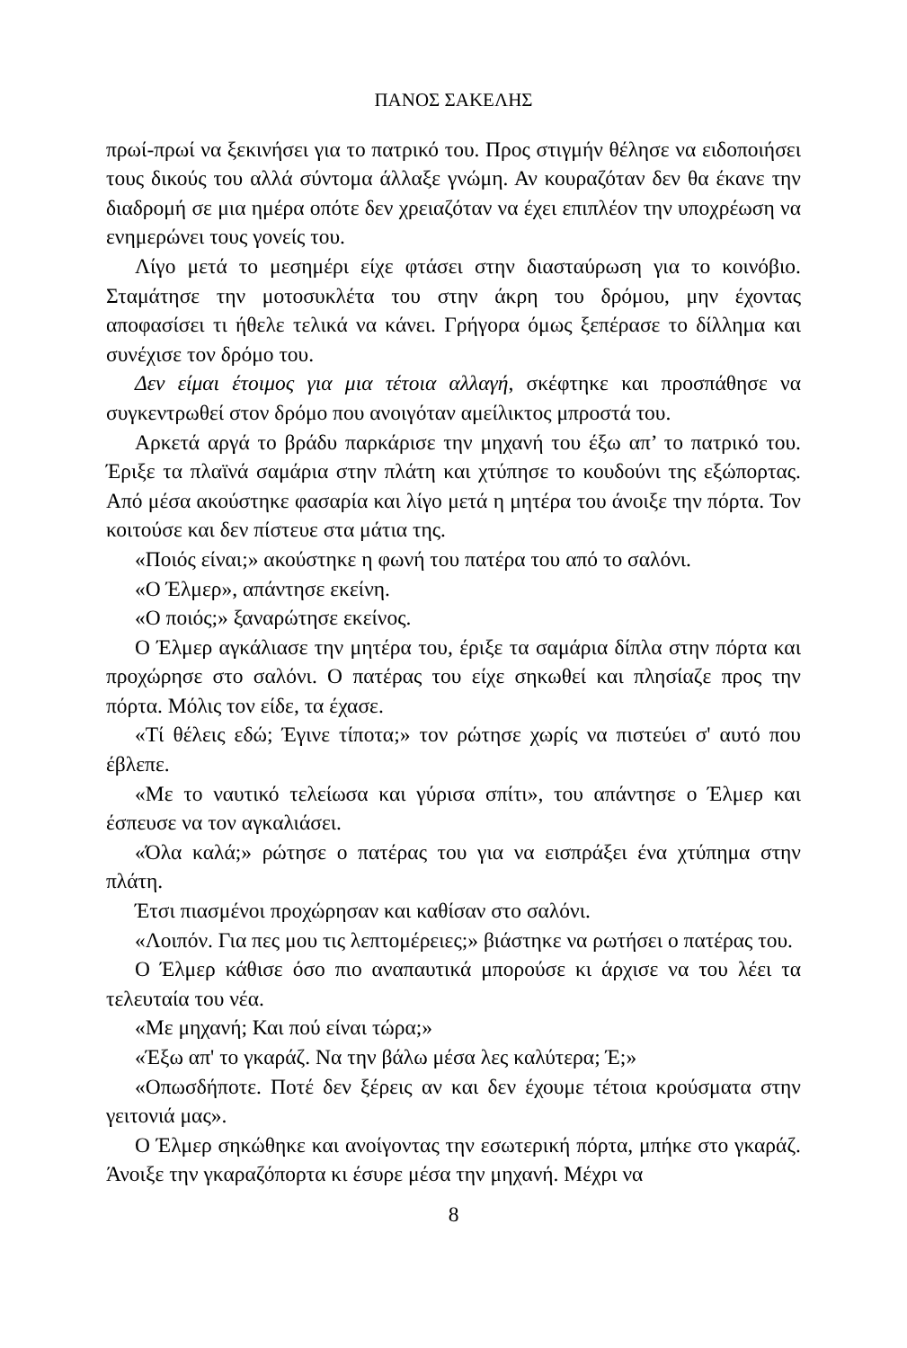ΠΑΝΟΣ ΣΑΚΕΛΗΣ
πρωί-πρωί να ξεκινήσει για το πατρικό του. Προς στιγμήν θέλησε να ειδοποιήσει τους δικούς του αλλά σύντομα άλλαξε γνώμη. Αν κουραζόταν δεν θα έκανε την διαδρομή σε μια ημέρα οπότε δεν χρειαζόταν να έχει επιπλέον την υποχρέωση να ενημερώνει τους γονείς του.
Λίγο μετά το μεσημέρι είχε φτάσει στην διασταύρωση για το κοινόβιο. Σταμάτησε την μοτοσυκλέτα του στην άκρη του δρόμου, μην έχοντας αποφασίσει τι ήθελε τελικά να κάνει. Γρήγορα όμως ξεπέρασε το δίλλημα και συνέχισε τον δρόμο του.
Δεν είμαι έτοιμος για μια τέτοια αλλαγή, σκέφτηκε και προσπάθησε να συγκεντρωθεί στον δρόμο που ανοιγόταν αμείλικτος μπροστά του.
Αρκετά αργά το βράδυ παρκάρισε την μηχανή του έξω απ’ το πατρικό του. Έριξε τα πλαϊνά σαμάρια στην πλάτη και χτύπησε το κουδούνι της εξώπορτας. Από μέσα ακούστηκε φασαρία και λίγο μετά η μητέρα του άνοιξε την πόρτα. Τον κοιτούσε και δεν πίστευε στα μάτια της.
«Ποιός είναι;» ακούστηκε η φωνή του πατέρα του από το σαλόνι.
«Ο Έλμερ», απάντησε εκείνη.
«Ο ποιός;» ξαναρώτησε εκείνος.
Ο Έλμερ αγκάλιασε την μητέρα του, έριξε τα σαμάρια δίπλα στην πόρτα και προχώρησε στο σαλόνι. Ο πατέρας του είχε σηκωθεί και πλησίαζε προς την πόρτα. Μόλις τον είδε, τα έχασε.
«Τί θέλεις εδώ; Έγινε τίποτα;» τον ρώτησε χωρίς να πιστεύει σ' αυτό που έβλεπε.
«Με το ναυτικό τελείωσα και γύρισα σπίτι», του απάντησε ο Έλμερ και έσπευσε να τον αγκαλιάσει.
«Όλα καλά;» ρώτησε ο πατέρας του για να εισπράξει ένα χτύπημα στην πλάτη.
Έτσι πιασμένοι προχώρησαν και καθίσαν στο σαλόνι.
«Λοιπόν. Για πες μου τις λεπτομέρειες;» βιάστηκε να ρωτήσει ο πατέρας του.
Ο Έλμερ κάθισε όσο πιο αναπαυτικά μπορούσε κι άρχισε να του λέει τα τελευταία του νέα.
«Με μηχανή; Και πού είναι τώρα;»
«Έξω απ' το γκαράζ. Να την βάλω μέσα λες καλύτερα; Έ;»
«Οπωσδήποτε. Ποτέ δεν ξέρεις αν και δεν έχουμε τέτοια κρούσματα στην γειτονιά μας».
Ο Έλμερ σηκώθηκε και ανοίγοντας την εσωτερική πόρτα, μπήκε στο γκαράζ. Άνοιξε την γκαραζόπορτα κι έσυρε μέσα την μηχανή. Μέχρι να
8